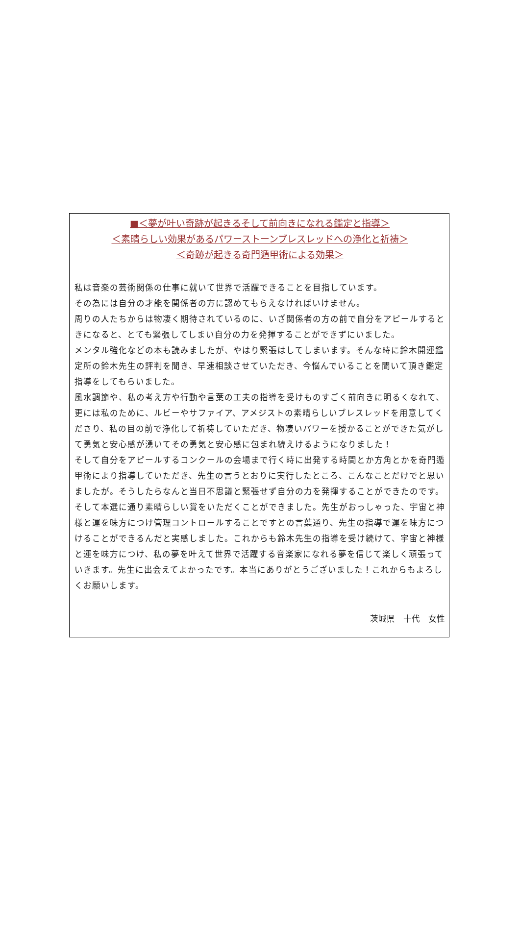■＜夢が叶い奇跡が起きるそして前向きになれる鑑定と指導＞
＜素晴らしい効果があるパワーストーンブレスレッドへの浄化と祈祷＞
＜奇跡が起きる奇門遁甲術による効果＞
私は音楽の芸術関係の仕事に就いて世界で活躍できることを目指しています。
その為には自分の才能を関係者の方に認めてもらえなければいけません。
周りの人たちからは物凄く期待されているのに、いざ関係者の方の前で自分をアピールするときになると、とても緊張してしまい自分の力を発揮することができずにいました。
メンタル強化などの本も読みましたが、やはり緊張はしてしまいます。そんな時に鈴木開運鑑定所の鈴木先生の評判を聞き、早速相談させていただき、今悩んでいることを聞いて頂き鑑定指導をしてもらいました。
風水調節や、私の考え方や行動や言葉の工夫の指導を受けものすごく前向きに明るくなれて、更には私のために、ルビーやサファイア、アメジストの素晴らしいブレスレッドを用意してくださり、私の目の前で浄化して祈祷していただき、物凄いパワーを授かることができた気がして勇気と安心感が湧いてその勇気と安心感に包まれ続えけるようになりました！
そして自分をアピールするコンクールの会場まで行く時に出発する時間とか方角とかを奇門遁甲術により指導していただき、先生の言うとおりに実行したところ、こんなことだけでと思いましたが。そうしたらなんと当日不思議と緊張せず自分の力を発揮することができたのです。そして本選に通り素晴らしい賞をいただくことができました。先生がおっしゃった、宇宙と神様と運を味方につけ管理コントロールすることですとの言葉通り、先生の指導で運を味方につけることができるんだと実感しました。これからも鈴木先生の指導を受け続けて、宇宙と神様と運を味方につけ、私の夢を叶えて世界で活躍する音楽家になれる夢を信じて楽しく頑張っていきます。先生に出会えてよかったです。本当にありがとうございました！これからもよろしくお願いします。
茨城県　十代　女性